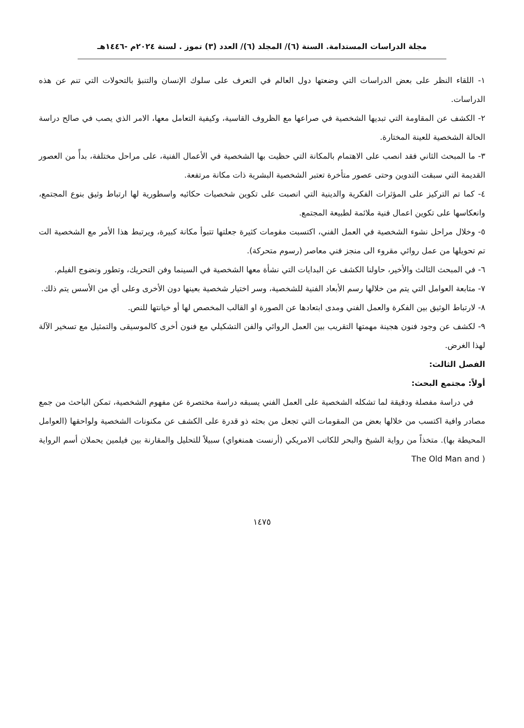مجلة الدراسات المستدامة. السنة (٦)/ المجلد (٦)/ العدد (٣) تموز . لسنة ٢٠٢٤م -١٤٤٦هـ
١- اللقاء النظر على بعض الدراسات التي وضعتها دول العالم في التعرف على سلوك الإنسان والتنبؤ بالتحولات التي تنم عن هذه الدراسات.
٢- الكشف عن المقاومة التي تبديها الشخصية في صراعها مع الظروف القاسية، وكيفية التعامل معها، الامر الذي يصب في صالح دراسة الحالة الشخصية للعينة المختارة.
٣- ما المبحث الثاني فقد انصب على الاهتمام بالمكانة التي حظيت بها الشخصية في الأعمال الفنية، على مراحل مختلفة، بدأً من العصور القديمة التي سبقت التدوين وحتى عصور متأخرة تعتبر الشخصية البشرية ذات مكانة مرتفعة.
٤- كما تم التركيز على المؤثرات الفكرية والدينية التي انصبت على تكوين شخصيات حكائيه واسطورية لها ارتباط وثيق بنوع المجتمع، وانعكاسها على تكوين اعمال فنية ملائمة لطبيعة المجتمع.
٥- وخلال مراحل نشوء الشخصية في العمل الفني، اكتسبت مقومات كثيرة جعلتها تتبوأ مكانة كبيرة، ويرتبط هذا الأمر مع الشخصية الت تم تحويلها من عمل روائي مقروء الى منجز فني معاصر (رسوم متحركة).
٦- في المبحث الثالث والأخير، حاولنا الكشف عن البدايات التي نشأة معها الشخصية في السينما وفن التحريك، وتطور ونضوج الفيلم.
٧- متابعة العوامل التي يتم من خلالها رسم الأبعاد الفنية للشخصية، وسر اختيار شخصية بعينها دون الأخرى وعلى أي من الأسس يتم ذلك.
٨- لارتباط الوثيق بين الفكرة والعمل الفني ومدى ابتعادها عن الصورة او القالب المخصص لها أو خيانتها للنص.
٩- لكشف عن وجود فنون هجينة مهمتها التقريب بين العمل الروائي والفن التشكيلي مع فنون أخرى كالموسيقى والتمثيل مع تسخير الآلة لهذا الغرض.
الفصل الثالث:
أولاً: مجتمع البحث:
في دراسة مفصلة ودقيقة لما تشكله الشخصية على العمل الفني يسبقه دراسة مختصرة عن مفهوم الشخصية، تمكن الباحث من جمع مصادر وافية اكتسب من خلالها بعض من المقومات التي تجعل من بحثه ذو قدرة على الكشف عن مكنونات الشخصية ولواحقها (العوامل المحيطة بها). متخذاً من رواية الشيخ والبحر للكاتب الامريكي (أرنست همنغواي) سبيلاً للتحليل والمقارنة بين فيلمين يحملان أسم الرواية ( The Old Man and
١٤٧٥